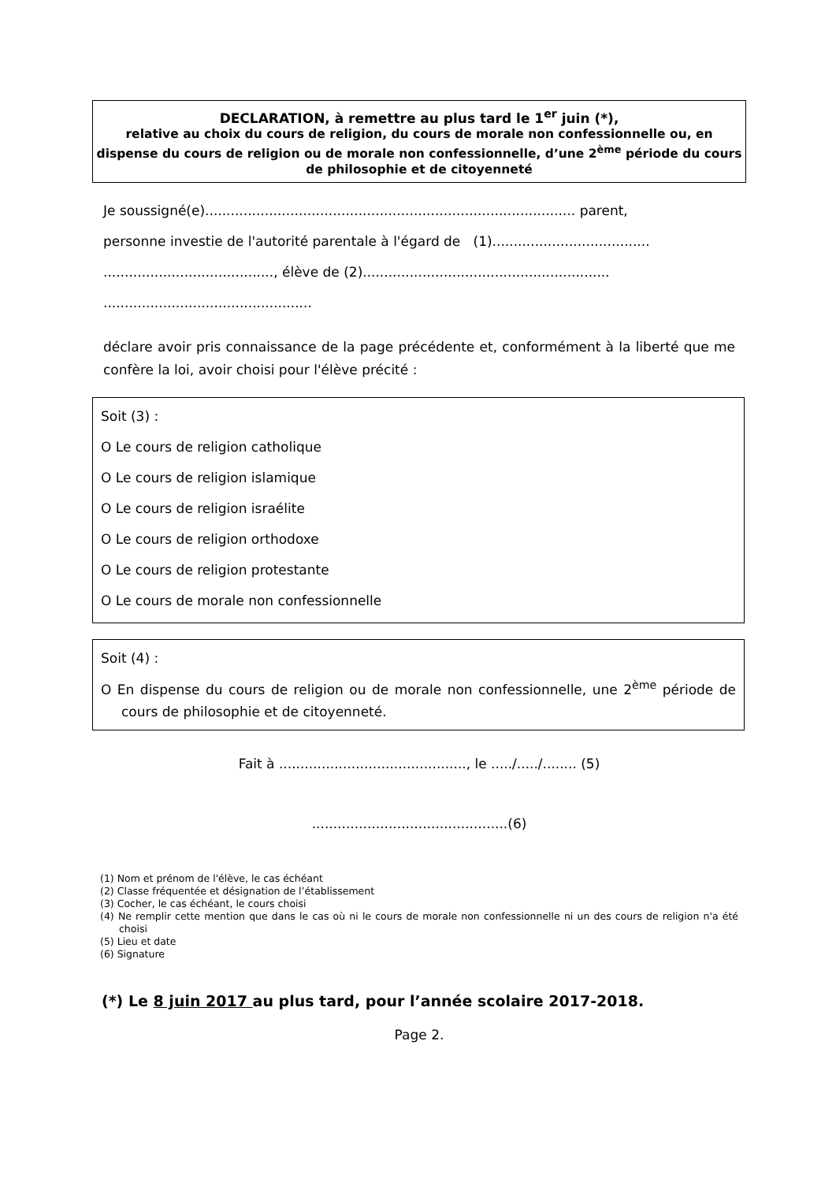DECLARATION, à remettre au plus tard le 1<sup>er</sup> juin (*),
relative au choix du cours de religion, du cours de morale non confessionnelle ou, en dispense du cours de religion ou de morale non confessionnelle, d’une 2<sup>ème</sup> période du cours de philosophie et de citoyenneté
Je soussigné(e)....................................................................................... parent,
personne investie de l'autorité parentale à l'égard de (1).....................................
........................................, élève de (2)..........................................................
.................................................
déclare avoir pris connaissance de la page précédente et, conformément à la liberté que me confère la loi, avoir choisi pour l'élève précité :
Soit (3) :
O Le cours de religion catholique
O Le cours de religion islamique
O Le cours de religion israélite
O Le cours de religion orthodoxe
O Le cours de religion protestante
O Le cours de morale non confessionnelle
Soit (4) :
O En dispense du cours de religion ou de morale non confessionnelle, une 2<sup>ème</sup> période de cours de philosophie et de citoyenneté.
Fait à ............................................, le ...../...../........ (5)
..............................................(6)
(1) Nom et prénom de l'élève, le cas échéant
(2) Classe fréquentée et désignation de l’établissement
(3) Cocher, le cas échéant, le cours choisi
(4) Ne remplir cette mention que dans le cas où ni le cours de morale non confessionnelle ni un des cours de religion n'a été choisi
(5) Lieu et date
(6) Signature
(*) Le 8 juin 2017 au plus tard, pour l’année scolaire 2017-2018.
Page 2.